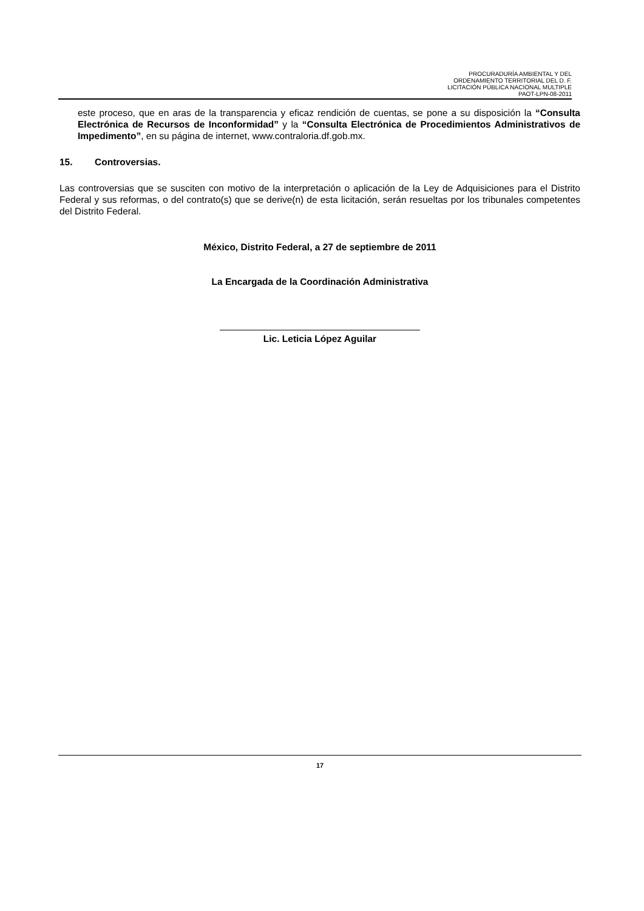PROCURADURÍA AMBIENTAL Y DEL
ORDENAMIENTO TERRITORIAL DEL D. F.
LICITACIÓN PÚBLICA NACIONAL MULTIPLE
PAOT-LPN-08-2011
este proceso, que en aras de la transparencia y eficaz rendición de cuentas, se pone a su disposición la “Consulta Electrónica de Recursos de Inconformidad” y la “Consulta Electrónica de Procedimientos Administrativos de Impedimento”, en su página de internet, www.contraloria.df.gob.mx.
15. Controversias.
Las controversias que se susciten con motivo de la interpretación o aplicación de la Ley de Adquisiciones para el Distrito Federal y sus reformas, o del contrato(s) que se derive(n) de esta licitación, serán resueltas por los tribunales competentes del Distrito Federal.
México, Distrito Federal, a 27 de septiembre de 2011
La Encargada de la Coordinación Administrativa
Lic. Leticia López Aguilar
17